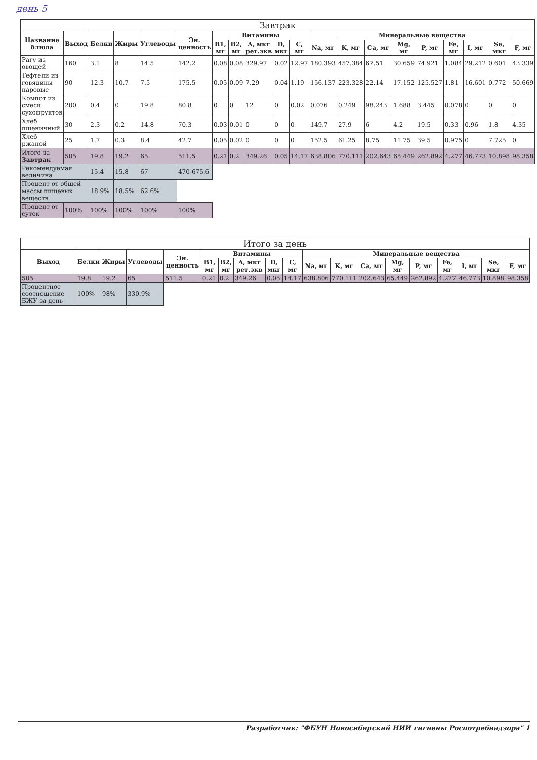день 5
| Завтрак | | | | | | | | | | | | | | | | | | | |
| --- | --- | --- | --- | --- | --- | --- | --- | --- | --- | --- | --- | --- | --- | --- | --- | --- | --- | --- | --- |
| Название блюда | Выход | Белки | Жиры | Углеводы | Эн. ценность | Витамины | | | | | Минеральные вещества | | | | | | | | |
| | | | | | | B1, мг | B2, мг | A, мкг рет.экв | D, мкг | C, мг | Na, мг | K, мг | Ca, мг | Mg, мг | P, мг | Fe, мг | I, мг | Se, мкг | F, мг |
| Рагу из овощей | 160 | 3.1 | 8 | 14.5 | 142.2 | 0.08 | 0.08 | 329.97 | 0.02 | 12.97 | 180.393 | 457.384 | 67.51 | 30.659 | 74.921 | 1.084 | 29.212 | 0.601 | 43.339 |
| Тефтели из говядины паровые | 90 | 12.3 | 10.7 | 7.5 | 175.5 | 0.05 | 0.09 | 7.29 | 0.04 | 1.19 | 156.137 | 223.328 | 22.14 | 17.152 | 125.527 | 1.81 | 16.601 | 0.772 | 50.669 |
| Компот из смеси сухофруктов | 200 | 0.4 | 0 | 19.8 | 80.8 | 0 | 0 | 12 | 0 | 0.02 | 0.076 | 0.249 | 98.243 | 1.688 | 3.445 | 0.078 | 0 | 0 | 0 |
| Хлеб пшеничный | 30 | 2.3 | 0.2 | 14.8 | 70.3 | 0.03 | 0.01 | 0 | 0 | 0 | 149.7 | 27.9 | 6 | 4.2 | 19.5 | 0.33 | 0.96 | 1.8 | 4.35 |
| Хлеб ржаной | 25 | 1.7 | 0.3 | 8.4 | 42.7 | 0.05 | 0.02 | 0 | 0 | 0 | 152.5 | 61.25 | 8.75 | 11.75 | 39.5 | 0.975 | 0 | 7.725 | 0 |
| Итого за Завтрак | 505 | 19.8 | 19.2 | 65 | 511.5 | 0.21 | 0.2 | 349.26 | 0.05 | 14.17 | 638.806 | 770.111 | 202.643 | 65.449 | 262.892 | 4.277 | 46.773 | 10.898 | 98.358 |
| Рекомендуемая величина | | 15.4 | 15.8 | 67 | 470-675.6 | | | | | | | | | | | | | | |
| Процент от общей массы пищевых веществ | | 18.9% | 18.5% | 62.6% | | | | | | | | | | | | | | | |
| Процент от суток | 100% | 100% | 100% | 100% | 100% | | | | | | | | | | | | | | |
| Итого за день | | | | | | | | | | | | | | | | | | |
| --- | --- | --- | --- | --- | --- | --- | --- | --- | --- | --- | --- | --- | --- | --- | --- | --- | --- | --- |
| Выход | Белки | Жиры | Углеводы | Эн. ценность | Витамины | | | | | Минеральные вещества | | | | | | | | |
| | | | | | B1, мг | B2, мг | A, мкг рет.экв | D, мкг | C, мг | Na, мг | K, мг | Ca, мг | Mg, мг | P, мг | Fe, мг | I, мг | Se, мкг | F, мг |
| 505 | 19.8 | 19.2 | 65 | 511.5 | 0.21 | 0.2 | 349.26 | 0.05 | 14.17 | 638.806 | 770.111 | 202.643 | 65.449 | 262.892 | 4.277 | 46.773 | 10.898 | 98.358 |
| Процентное соотношение БЖУ за день | 100% | 98% | 330.9% | | | | | | | | | | | | | | | |
Разработчик: "ФБУН Новосибирский НИИ гигиены Роспотребнадзора" 1